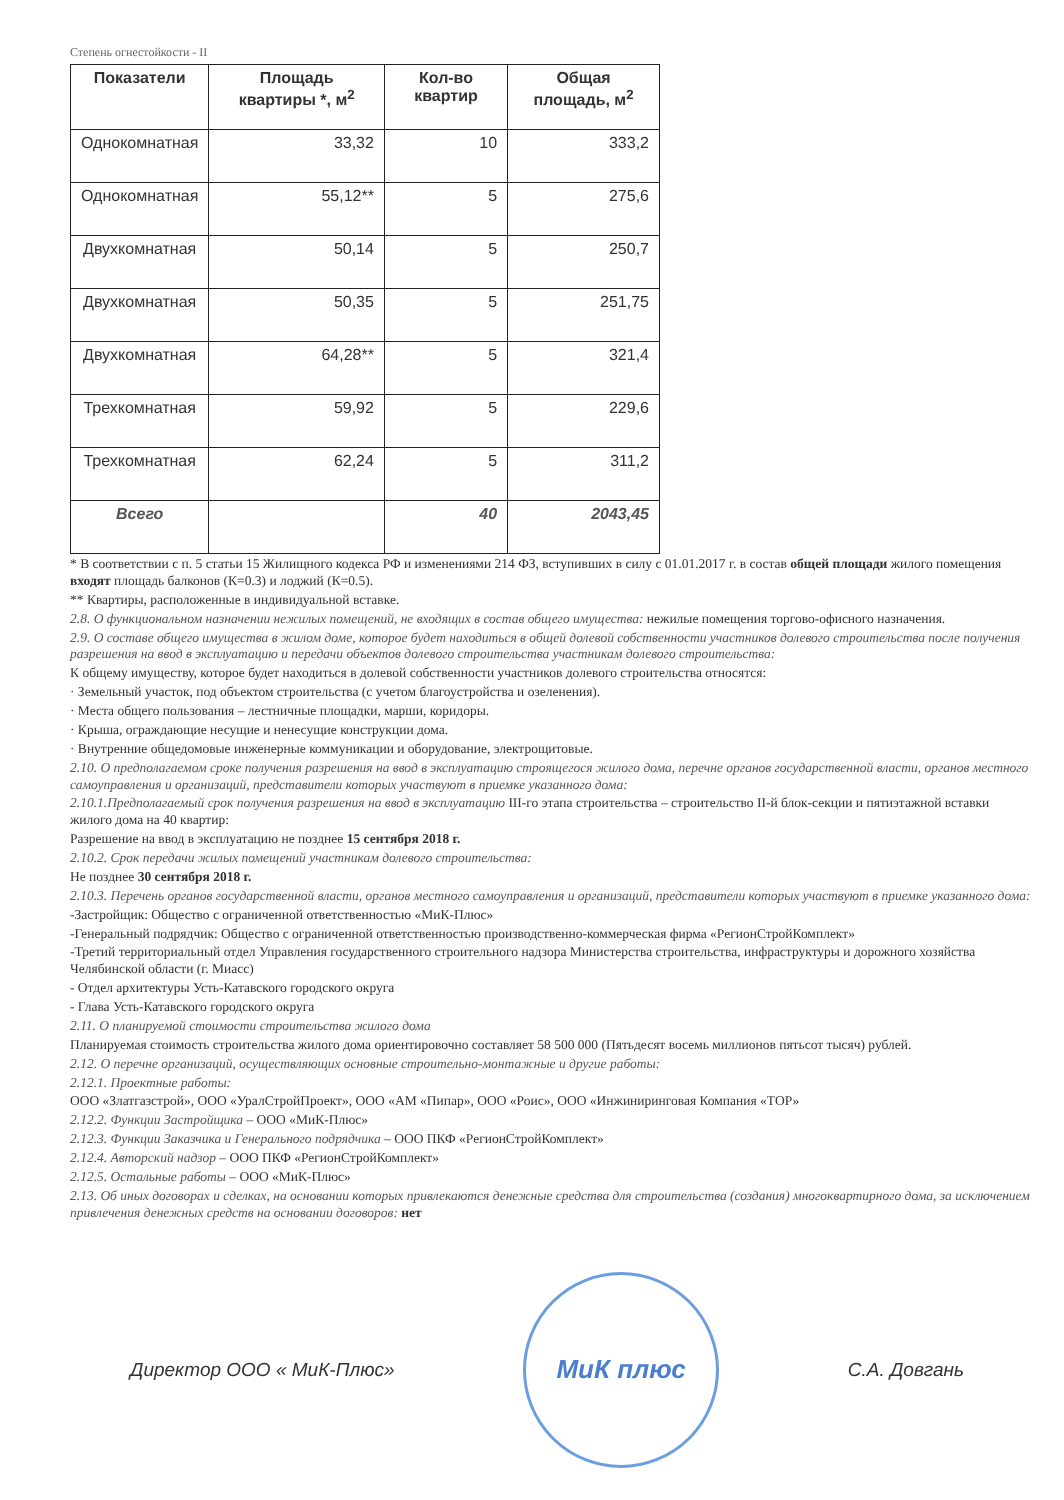Степень огнестойкости - II
| Показатели | Площадь квартиры *, м<sup>2</sup> | Кол-во квартир | Общая площадь, м<sup>2</sup> |
| --- | --- | --- | --- |
| Однокомнатная | 33,32 | 10 | 333,2 |
| Однокомнатная | 55,12** | 5 | 275,6 |
| Двухкомнатная | 50,14 | 5 | 250,7 |
| Двухкомнатная | 50,35 | 5 | 251,75 |
| Двухкомнатная | 64,28** | 5 | 321,4 |
| Трехкомнатная | 59,92 | 5 | 229,6 |
| Трехкомнатная | 62,24 | 5 | 311,2 |
| Всего | | 40 | 2043,45 |
* В соответствии с п. 5 статьи 15 Жилищного кодекса РФ и изменениями 214 ФЗ, вступивших в силу с 01.01.2017 г. в состав общей площади жилого помещения входят площадь балконов (К=0.3) и лоджий (К=0.5).
** Квартиры, расположенные в индивидуальной вставке.
2.8. О функциональном назначении нежилых помещений, не входящих в состав общего имущества: нежилые помещения торгово-офисного назначения.
2.9. О составе общего имущества в жилом доме, которое будет находиться в общей долевой собственности участников долевого строительства после получения разрешения на ввод в эксплуатацию и передачи объектов долевого строительства участникам долевого строительства:
К общему имуществу, которое будет находиться в долевой собственности участников долевого строительства относятся:
· Земельный участок, под объектом строительства (с учетом благоустройства и озеленения).
· Места общего пользования – лестничные площадки, марши, коридоры.
· Крыша, ограждающие несущие и ненесущие конструкции дома.
· Внутренние общедомовые инженерные коммуникации и оборудование, электрощитовые.
2.10. О предполагаемом сроке получения разрешения на ввод в эксплуатацию строящегося жилого дома, перечне органов государственной власти, органов местного самоуправления и организаций, представители которых участвуют в приемке указанного дома:
2.10.1.Предполагаемый срок получения разрешения на ввод в эксплуатацию III-го этапа строительства – строительство II-й блок-секции и пятиэтажной вставки жилого дома на 40 квартир:
Разрешение на ввод в эксплуатацию не позднее 15 сентября 2018 г.
2.10.2. Срок передачи жилых помещений участникам долевого строительства:
Не позднее 30 сентября 2018 г.
2.10.3. Перечень органов государственной власти, органов местного самоуправления и организаций, представители которых участвуют в приемке указанного дома:
-Застройщик: Общество с ограниченной ответственностью «МиК-Плюс»
-Генеральный подрядчик: Общество с ограниченной ответственностью производственно-коммерческая фирма «РегионСтройКомплект»
-Третий территориальный отдел Управления государственного строительного надзора Министерства строительства, инфраструктуры и дорожного хозяйства Челябинской области (г. Миасс)
- Отдел архитектуры Усть-Катавского городского округа
- Глава Усть-Катавского городского округа
2.11. О планируемой стоимости строительства жилого дома
Планируемая стоимость строительства жилого дома ориентировочно составляет 58 500 000 (Пятьдесят восемь миллионов пятьсот тысяч) рублей.
2.12. О перечне организаций, осуществляющих основные строительно-монтажные и другие работы:
2.12.1. Проектные работы:
ООО «Златгазстрой», ООО «УралСтройПроект», ООО «АМ «Пипар», ООО «Роис», ООО «Инжиниринговая Компания «ТОР»
2.12.2. Функции Застройщика – ООО «МиК-Плюс»
2.12.3. Функции Заказчика и Генерального подрядчика – ООО ПКФ «РегионСтройКомплект»
2.12.4. Авторский надзор – ООО ПКФ «РегионСтройКомплект»
2.12.5. Остальные работы – ООО «МиК-Плюс»
2.13. Об иных договорах и сделках, на основании которых привлекаются денежные средства для строительства (создания) многоквартирного дома, за исключением привлечения денежных средств на основании договоров: нет
Директор ООО « МиК-Плюс»
МиК плюс
С.А. Довгань